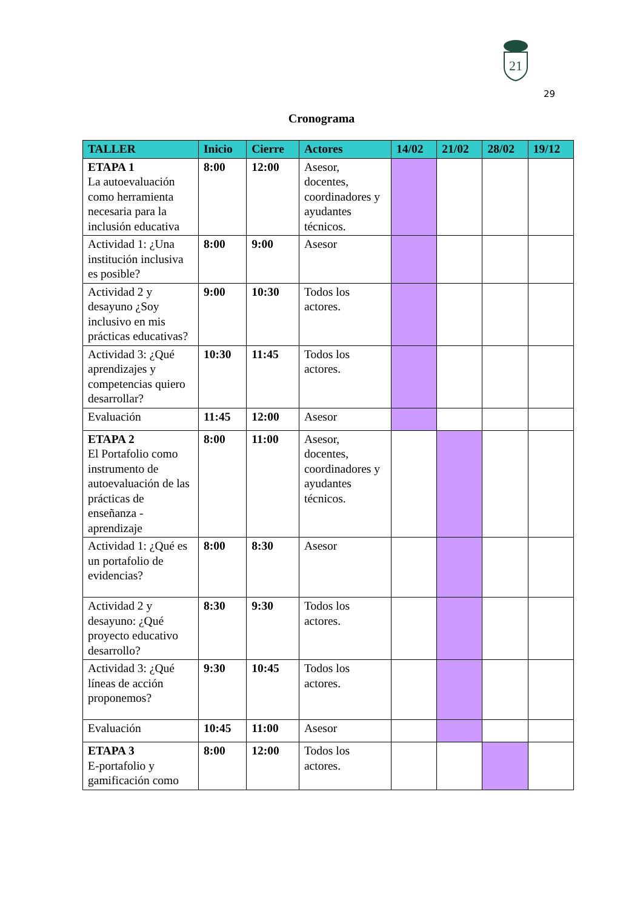21
29
Cronograma
| TALLER | Inicio | Cierre | Actores | 14/02 | 21/02 | 28/02 | 19/12 |
| --- | --- | --- | --- | --- | --- | --- | --- |
| ETAPA 1 La autoevaluación como herramienta necesaria para la inclusión educativa | 8:00 | 12:00 | Asesor, docentes, coordinadores y ayudantes técnicos. | | | | |
| Actividad 1: ¿Una institución inclusiva es posible? | 8:00 | 9:00 | Asesor | | | | |
| Actividad 2 y desayuno ¿Soy inclusivo en mis prácticas educativas? | 9:00 | 10:30 | Todos los actores. | | | | |
| Actividad 3: ¿Qué aprendizajes y competencias quiero desarrollar? | 10:30 | 11:45 | Todos los actores. | | | | |
| Evaluación | 11:45 | 12:00 | Asesor | | | | |
| ETAPA 2 El Portafolio como instrumento de autoevaluación de las prácticas de enseñanza - aprendizaje | 8:00 | 11:00 | Asesor, docentes, coordinadores y ayudantes técnicos. | | | | |
| Actividad 1: ¿Qué es un portafolio de evidencias? | 8:00 | 8:30 | Asesor | | | | |
| Actividad 2 y desayuno: ¿Qué proyecto educativo desarrollo? | 8:30 | 9:30 | Todos los actores. | | | | |
| Actividad 3: ¿Qué líneas de acción proponemos? | 9:30 | 10:45 | Todos los actores. | | | | |
| Evaluación | 10:45 | 11:00 | Asesor | | | | |
| ETAPA 3 E-portafolio y gamificación como | 8:00 | 12:00 | Todos los actores. | | | | |